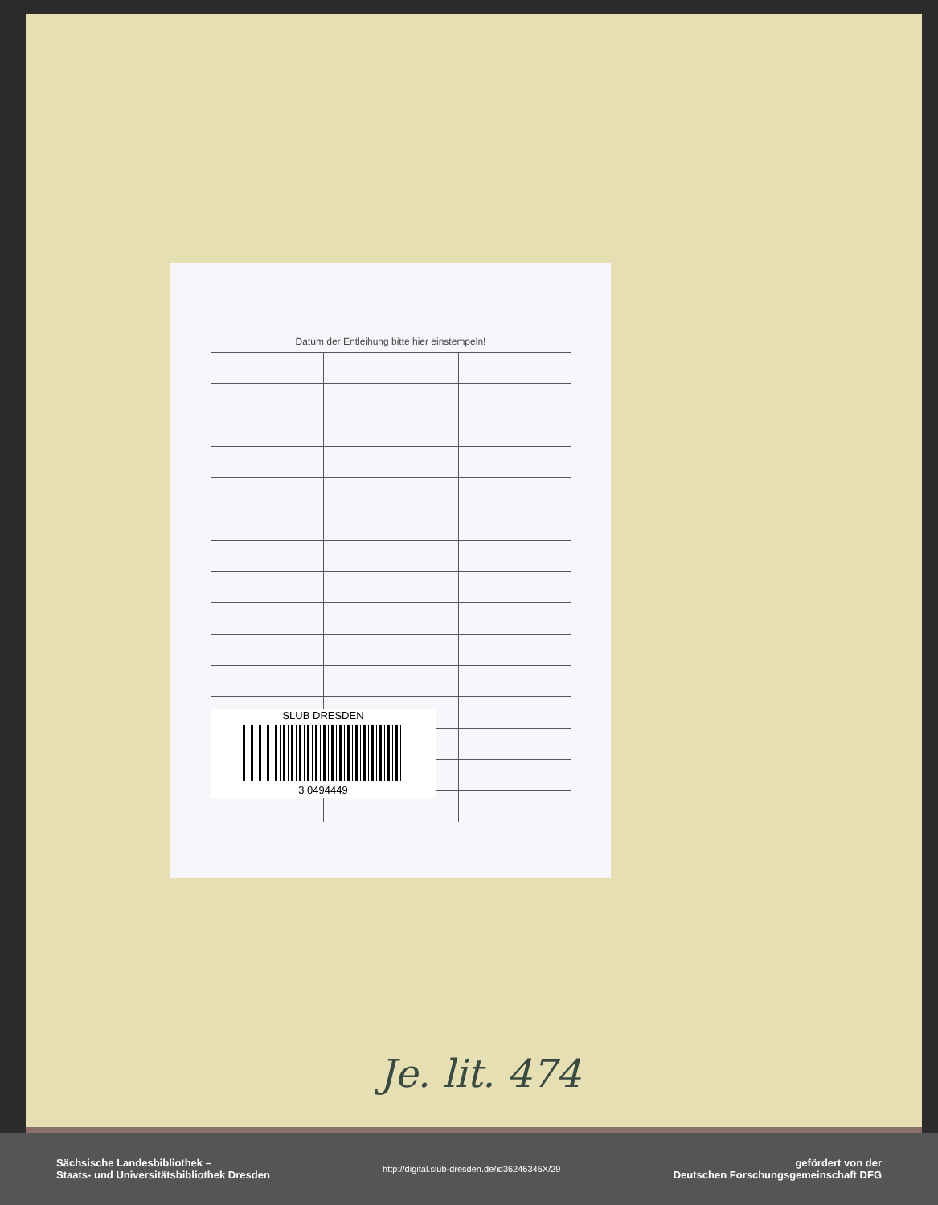Datum der Entleihung bitte hier einstempeln!
SLUB DRESDEN
3 0494449
Je. lit. 474
Sächsische Landesbibliothek –
Staats- und Universitätsbibliothek Dresden
http://digital.slub-dresden.de/id36246345X/29
gefördert von der
Deutschen Forschungsgemeinschaft DFG